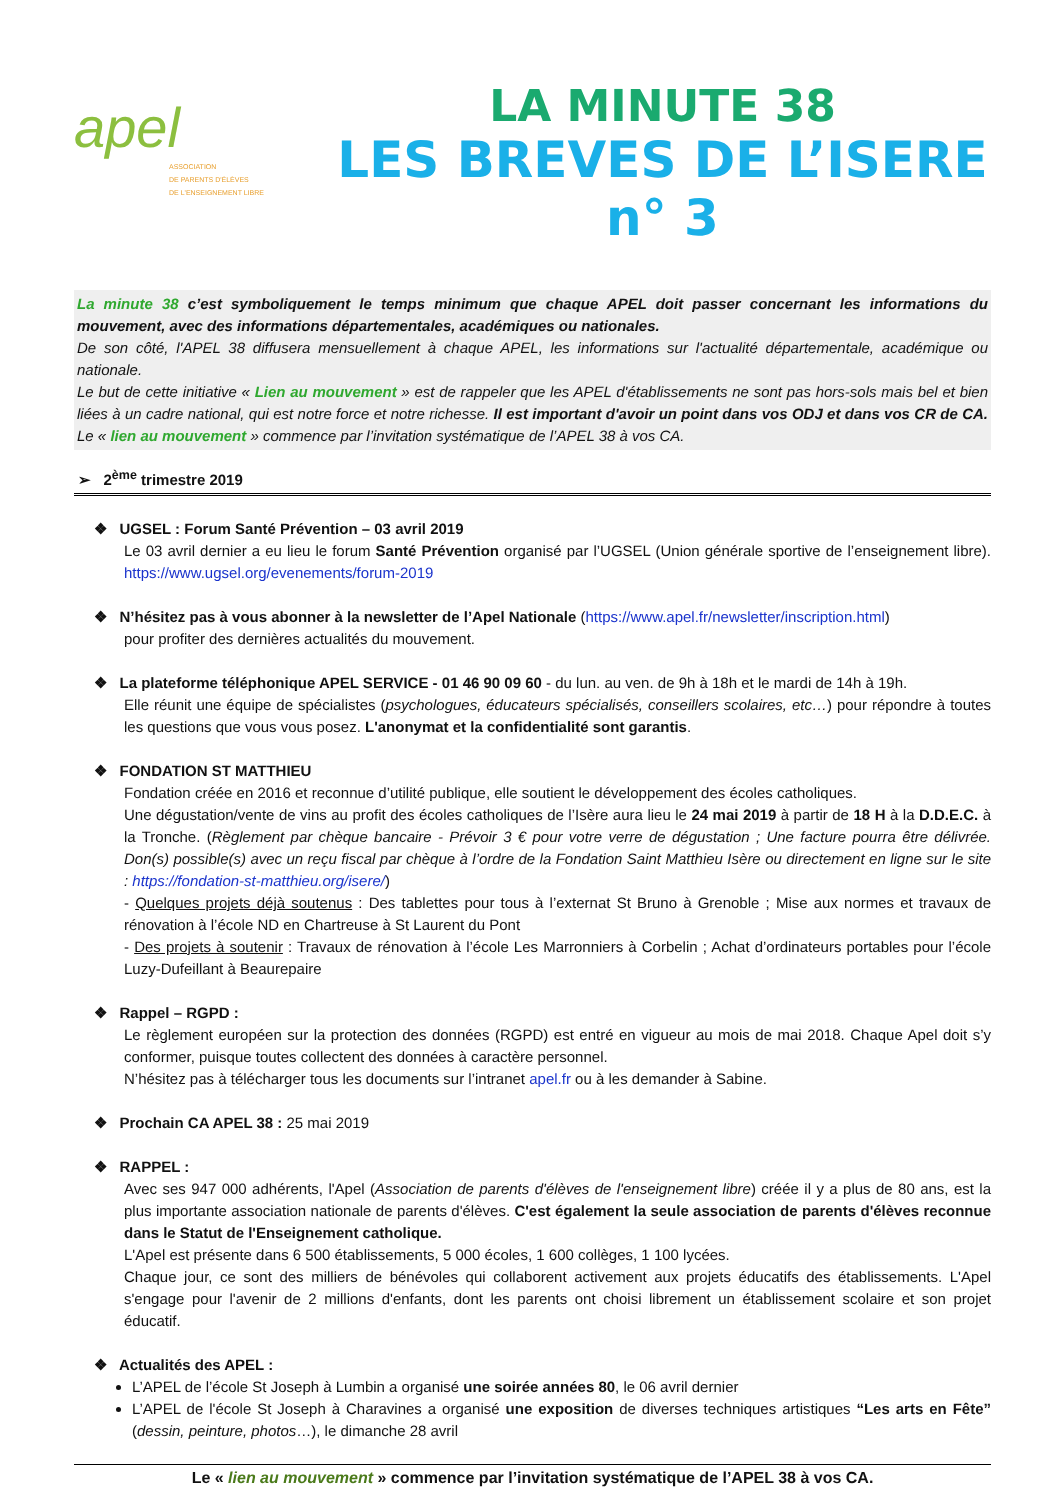apel
ASSOCIATION
DE PARENTS D'ÉLÈVES
DE L'ENSEIGNEMENT LIBRE
LA MINUTE 38
LES BREVES DE L’ISERE n° 3
La minute 38 c’est symboliquement le temps minimum que chaque APEL doit passer concernant les informations du mouvement, avec des informations départementales, académiques ou nationales.
De son côté, l'APEL 38 diffusera mensuellement à chaque APEL, les informations sur l'actualité départementale, académique ou nationale.
Le but de cette initiative « Lien au mouvement » est de rappeler que les APEL d'établissements ne sont pas hors-sols mais bel et bien liées à un cadre national, qui est notre force et notre richesse. Il est important d'avoir un point dans vos ODJ et dans vos CR de CA. Le « lien au mouvement » commence par l’invitation systématique de l’APEL 38 à vos CA.
➢ 2<sup>ème</sup> trimestre 2019
❖ UGSEL : Forum Santé Prévention – 03 avril 2019
Le 03 avril dernier a eu lieu le forum Santé Prévention organisé par l’UGSEL (Union générale sportive de l’enseignement libre). https://www.ugsel.org/evenements/forum-2019
❖ N’hésitez pas à vous abonner à la newsletter de l’Apel Nationale (https://www.apel.fr/newsletter/inscription.html)
pour profiter des dernières actualités du mouvement.
❖ La plateforme téléphonique APEL SERVICE - 01 46 90 09 60 - du lun. au ven. de 9h à 18h et le mardi de 14h à 19h.
Elle réunit une équipe de spécialistes (psychologues, éducateurs spécialisés, conseillers scolaires, etc…) pour répondre à toutes les questions que vous vous posez. L'anonymat et la confidentialité sont garantis.
❖ FONDATION ST MATTHIEU
Fondation créée en 2016 et reconnue d’utilité publique, elle soutient le développement des écoles catholiques.
Une dégustation/vente de vins au profit des écoles catholiques de l’Isère aura lieu le 24 mai 2019 à partir de 18 H à la D.D.E.C. à la Tronche. (Règlement par chèque bancaire - Prévoir 3 € pour votre verre de dégustation ; Une facture pourra être délivrée. Don(s) possible(s) avec un reçu fiscal par chèque à l’ordre de la Fondation Saint Matthieu Isère ou directement en ligne sur le site : https://fondation-st-matthieu.org/isere/)
- Quelques projets déjà soutenus : Des tablettes pour tous à l’externat St Bruno à Grenoble ; Mise aux normes et travaux de rénovation à l’école ND en Chartreuse à St Laurent du Pont
- Des projets à soutenir : Travaux de rénovation à l’école Les Marronniers à Corbelin ; Achat d’ordinateurs portables pour l’école Luzy-Dufeillant à Beaurepaire
❖ Rappel – RGPD :
Le règlement européen sur la protection des données (RGPD) est entré en vigueur au mois de mai 2018. Chaque Apel doit s’y conformer, puisque toutes collectent des données à caractère personnel.
N’hésitez pas à télécharger tous les documents sur l’intranet apel.fr ou à les demander à Sabine.
❖ Prochain CA APEL 38 : 25 mai 2019
❖ RAPPEL :
Avec ses 947 000 adhérents, l'Apel (Association de parents d'élèves de l'enseignement libre) créée il y a plus de 80 ans, est la plus importante association nationale de parents d'élèves. C'est également la seule association de parents d'élèves reconnue dans le Statut de l'Enseignement catholique.
L'Apel est présente dans 6 500 établissements, 5 000 écoles, 1 600 collèges, 1 100 lycées.
Chaque jour, ce sont des milliers de bénévoles qui collaborent activement aux projets éducatifs des établissements. L'Apel s'engage pour l'avenir de 2 millions d'enfants, dont les parents ont choisi librement un établissement scolaire et son projet éducatif.
❖ Actualités des APEL :
L’APEL de l’école St Joseph à Lumbin a organisé une soirée années 80, le 06 avril dernier
L’APEL de l'école St Joseph à Charavines a organisé une exposition de diverses techniques artistiques “Les arts en Fête” (dessin, peinture, photos…), le dimanche 28 avril
Le « lien au mouvement » commence par l’invitation systématique de l’APEL 38 à vos CA.